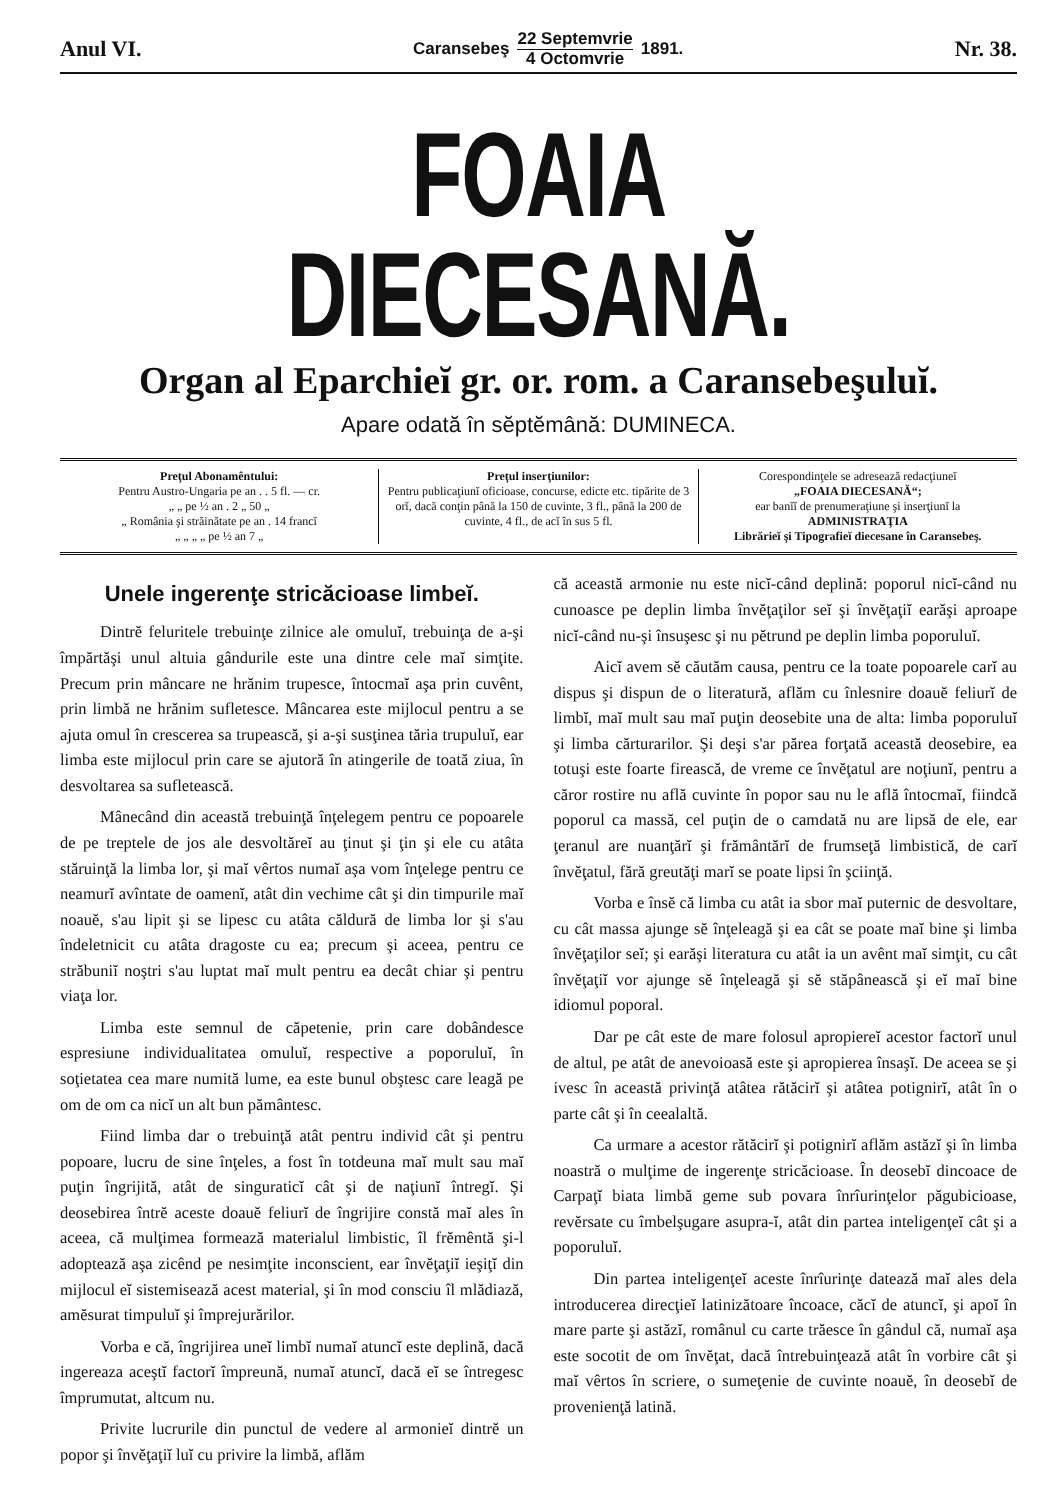Anul VI. Caransebeş 22 Septemvrie
4 Octomvrie 1891. Nr. 38.
FOAIA DIECESANĂ.
Organ al Eparchieĭ gr. or. rom. a Caransebeşuluĭ.
Apare odată în sĕptĕmână: DUMINECA.
Preţul Abonamêntului:
Pentru Austro-Ungaria pe an . . 5 fl. — cr.
„ „ pe ½ an . 2 „ 50 „
„ România şi străinătate pe an . 14 francĭ
„ „ „ „ pe ½ an 7 „
Preţul inserţiunilor:
Pentru publicaţiunĭ oficioase, concurse, edicte etc. tipărite de 3 orĭ, dacă conţin până la 150 de cuvinte, 3 fl., până la 200 de cuvinte, 4 fl., de acĭ în sus 5 fl.
Corespondinţele se adresează redacţiuneĭ
„FOAIA DIECESANĂ“;
ear banĭĭ de prenumeraţiune şi inserţiunĭ la
ADMINISTRAŢIA
Librărieĭ şi Tipografieĭ diecesane în Caransebeş.
Unele ingerenţe stricăcioase limbeĭ.
Dintrĕ feluritele trebuinţe zilnice ale omuluĭ, trebuinţa de a-şi împărtăşi unul altuia gândurile este una dintre cele maĭ simţite. Precum prin mâncare ne hrănim trupesce, întocmaĭ aşa prin cuvênt, prin limbă ne hrănim sufletesce. Mâncarea este mijlocul pentru a se ajuta omul în crescerea sa trupească, şi a-şi susţinea tăria trupuluĭ, ear limba este mijlocul prin care se ajutoră în atingerile de toată ziua, în desvoltarea sa sufletească.
Mânecând din această trebuinţă înţelegem pentru ce popoarele de pe treptele de jos ale desvoltăreĭ au ţinut şi ţin şi ele cu atâta stăruinţă la limba lor, şi maĭ vêrtos numaĭ aşa vom înţelege pentru ce neamurĭ avîntate de oamenĭ, atât din vechime cât şi din timpurile maĭ noauĕ, s'au lipit şi se lipesc cu atâta căldură de limba lor şi s'au îndeletnicit cu atâta dragoste cu ea; precum şi aceea, pentru ce străbuniĭ noştri s'au luptat maĭ mult pentru ea decât chiar şi pentru viaţa lor.
Limba este semnul de căpetenie, prin care dobândesce espresiune individualitatea omuluĭ, respective a poporuluĭ, în soţietatea cea mare numită lume, ea este bunul obştesc care leagă pe om de om ca nicĭ un alt bun pământesc.
Fiind limba dar o trebuinţă atât pentru individ cât şi pentru popoare, lucru de sine înţeles, a fost în totdeuna maĭ mult sau maĭ puţin îngrijită, atât de singuraticĭ cât şi de naţiunĭ întregĭ. Şi deosebirea întrĕ aceste doauĕ feliurĭ de îngrijire constă maĭ ales în aceea, că mulţimea formează materialul limbistic, îl frĕmêntă şi-l adoptează aşa zicênd pe nesimţite inconscient, ear învĕţaţiĭ ieşiţĭ din mijlocul eĭ sistemisează acest material, şi în mod consciu îl mlădiază, amĕsurat timpuluĭ şi împrejurărilor.
Vorba e că, îngrijirea uneĭ limbĭ numaĭ atuncĭ este deplină, dacă ingereaza aceştĭ factorĭ împreună, numaĭ atuncĭ, dacă eĭ se întregesc împrumutat, altcum nu.
Privite lucrurile din punctul de vedere al armonieĭ dintrĕ un popor şi învĕţaţiĭ luĭ cu privire la limbă, aflăm
că această armonie nu este nicĭ-când deplină: poporul nicĭ-când nu cunoasce pe deplin limba învĕţaţilor seĭ şi învĕţaţiĭ earăşi aproape nicĭ-când nu-şi însuşesc şi nu pĕtrund pe deplin limba poporuluĭ.
Aicĭ avem sĕ căutăm causa, pentru ce la toate popoarele carĭ au dispus şi dispun de o literatură, aflăm cu înlesnire doauĕ feliurĭ de limbĭ, maĭ mult sau maĭ puţin deosebite una de alta: limba poporuluĭ şi limba cărturarilor. Şi deşi s'ar părea forţată această deosebire, ea totuşi este foarte firească, de vreme ce învĕţatul are noţiunĭ, pentru a căror rostire nu află cuvinte în popor sau nu le află întocmaĭ, fiindcă poporul ca massă, cel puţin de o camdată nu are lipsă de ele, ear ţeranul are nuanţărĭ şi frământărĭ de frumseţă limbistică, de carĭ învĕţatul, fără greutăţi marĭ se poate lipsi în şciinţă.
Vorba e însĕ că limba cu atât ia sbor maĭ puternic de desvoltare, cu cât massa ajunge sĕ înţeleagă şi ea cât se poate maĭ bine şi limba învĕţaţilor seĭ; şi earăşi literatura cu atât ia un avênt maĭ simţit, cu cât învĕţaţiĭ vor ajunge sĕ înţeleagă şi sĕ stăpânească şi eĭ maĭ bine idiomul poporal.
Dar pe cât este de mare folosul apropiereĭ acestor factorĭ unul de altul, pe atât de anevoioasă este şi apropierea însaşĭ. De aceea se şi ivesc în această privinţă atâtea rătăcirĭ şi atâtea potignirĭ, atât în o parte cât şi în ceealaltă.
Ca urmare a acestor rătăcirĭ şi potignirĭ aflăm astăzĭ şi în limba noastră o mulţime de ingerenţe stricăcioase. În deosebĭ dincoace de Carpaţĭ biata limbă geme sub povara înrîurinţelor păgubicioase, revĕrsate cu îmbelşugare asupra-ĭ, atât din partea inteligenţeĭ cât şi a poporuluĭ.
Din partea inteligenţeĭ aceste înrîurinţe datează maĭ ales dela introducerea direcţieĭ latinizătoare încoace, căcĭ de atuncĭ, şi apoĭ în mare parte şi astăzĭ, românul cu carte trăesce în gândul că, numaĭ aşa este socotit de om învĕţat, dacă întrebuinţează atât în vorbire cât şi maĭ vêrtos în scriere, o sumeţenie de cuvinte noauĕ, în deosebĭ de provenienţă latină.